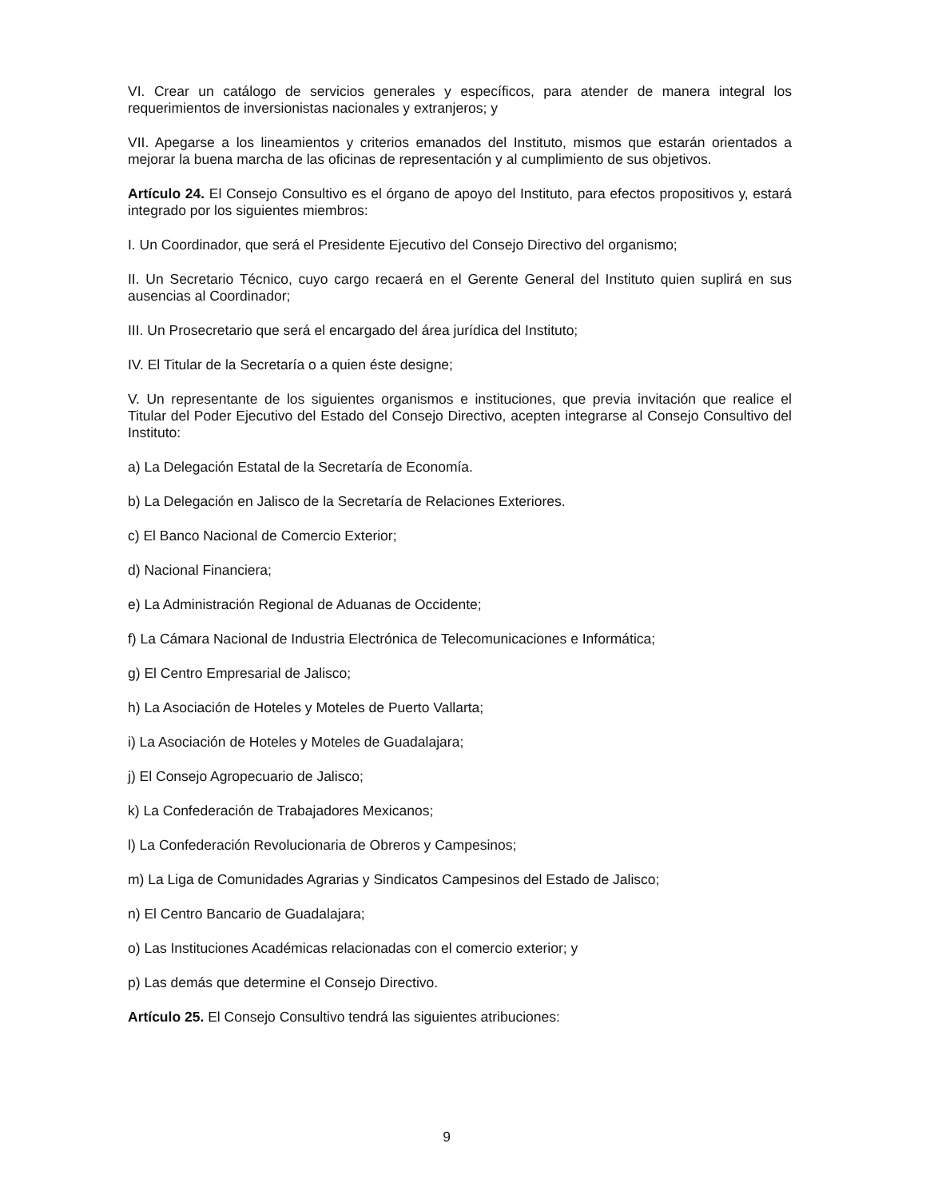VI. Crear un catálogo de servicios generales y específicos, para atender de manera integral los requerimientos de inversionistas nacionales y extranjeros; y
VII. Apegarse a los lineamientos y criterios emanados del Instituto, mismos que estarán orientados a mejorar la buena marcha de las oficinas de representación y al cumplimiento de sus objetivos.
Artículo 24. El Consejo Consultivo es el órgano de apoyo del Instituto, para efectos propositivos y, estará integrado por los siguientes miembros:
I. Un Coordinador, que será el Presidente Ejecutivo del Consejo Directivo del organismo;
II. Un Secretario Técnico, cuyo cargo recaerá en el Gerente General del Instituto quien suplirá en sus ausencias al Coordinador;
III. Un Prosecretario que será el encargado del área jurídica del Instituto;
IV. El Titular de la Secretaría o a quien éste designe;
V. Un representante de los siguientes organismos e instituciones, que previa invitación que realice el Titular del Poder Ejecutivo del Estado del Consejo Directivo, acepten integrarse al Consejo Consultivo del Instituto:
a) La Delegación Estatal de la Secretaría de Economía.
b) La Delegación en Jalisco de la Secretaría de Relaciones Exteriores.
c) El Banco Nacional de Comercio Exterior;
d) Nacional Financiera;
e) La Administración Regional de Aduanas de Occidente;
f) La Cámara Nacional de Industria Electrónica de Telecomunicaciones e Informática;
g) El Centro Empresarial de Jalisco;
h) La Asociación de Hoteles y Moteles de Puerto Vallarta;
i) La Asociación de Hoteles y Moteles de Guadalajara;
j) El Consejo Agropecuario de Jalisco;
k) La Confederación de Trabajadores Mexicanos;
l) La Confederación Revolucionaria de Obreros y Campesinos;
m) La Liga de Comunidades Agrarias y Sindicatos Campesinos del Estado de Jalisco;
n) El Centro Bancario de Guadalajara;
o) Las Instituciones Académicas relacionadas con el comercio exterior; y
p) Las demás que determine el Consejo Directivo.
Artículo 25. El Consejo Consultivo tendrá las siguientes atribuciones:
9